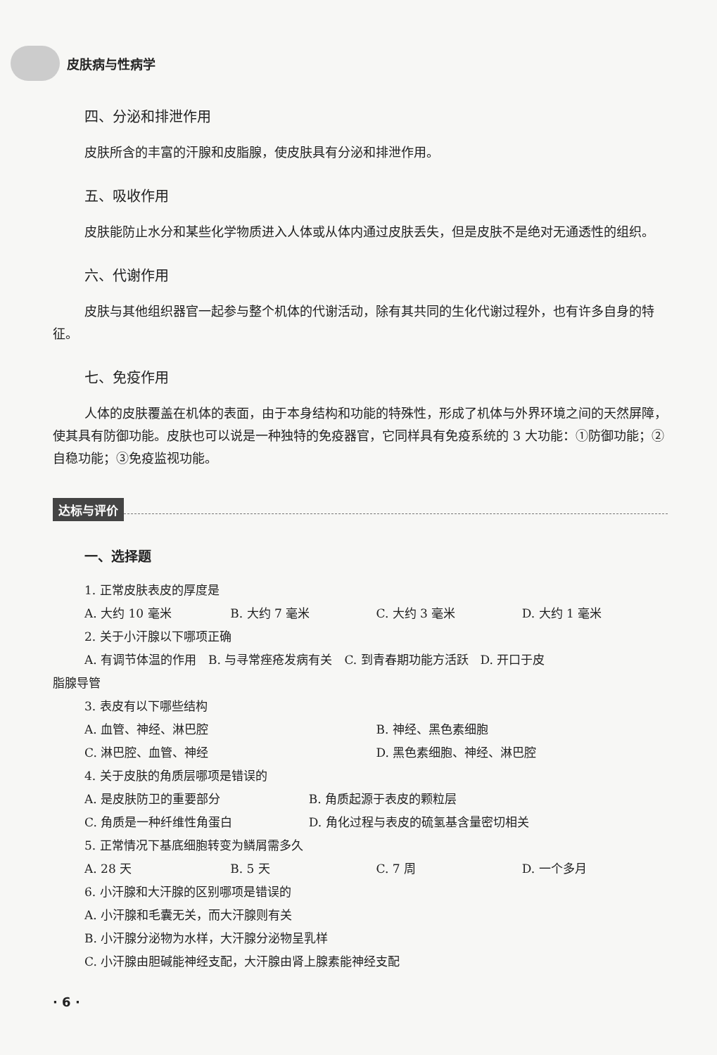皮肤病与性病学
四、分泌和排泄作用
皮肤所含的丰富的汗腺和皮脂腺，使皮肤具有分泌和排泄作用。
五、吸收作用
皮肤能防止水分和某些化学物质进入人体或从体内通过皮肤丢失，但是皮肤不是绝对无通透性的组织。
六、代谢作用
皮肤与其他组织器官一起参与整个机体的代谢活动，除有其共同的生化代谢过程外，也有许多自身的特征。
七、免疫作用
人体的皮肤覆盖在机体的表面，由于本身结构和功能的特殊性，形成了机体与外界环境之间的天然屏障，使其具有防御功能。皮肤也可以说是一种独特的免疫器官，它同样具有免疫系统的 3 大功能：①防御功能；②自稳功能；③免疫监视功能。
达标与评价
一、选择题
1. 正常皮肤表皮的厚度是
A. 大约 10 毫米 B. 大约 7 毫米 C. 大约 3 毫米 D. 大约 1 毫米
2. 关于小汗腺以下哪项正确
A. 有调节体温的作用　B. 与寻常痤疮发病有关　C. 到青春期功能方活跃　D. 开口于皮
脂腺导管
3. 表皮有以下哪些结构
A. 血管、神经、淋巴腔 B. 神经、黑色素细胞
C. 淋巴腔、血管、神经 D. 黑色素细胞、神经、淋巴腔
4. 关于皮肤的角质层哪项是错误的
A. 是皮肤防卫的重要部分 B. 角质起源于表皮的颗粒层
C. 角质是一种纤维性角蛋白 D. 角化过程与表皮的硫氢基含量密切相关
5. 正常情况下基底细胞转变为鳞屑需多久
A. 28 天 B. 5 天 C. 7 周 D. 一个多月
6. 小汗腺和大汗腺的区别哪项是错误的
A. 小汗腺和毛囊无关，而大汗腺则有关
B. 小汗腺分泌物为水样，大汗腺分泌物呈乳样
C. 小汗腺由胆碱能神经支配，大汗腺由肾上腺素能神经支配
· 6 ·